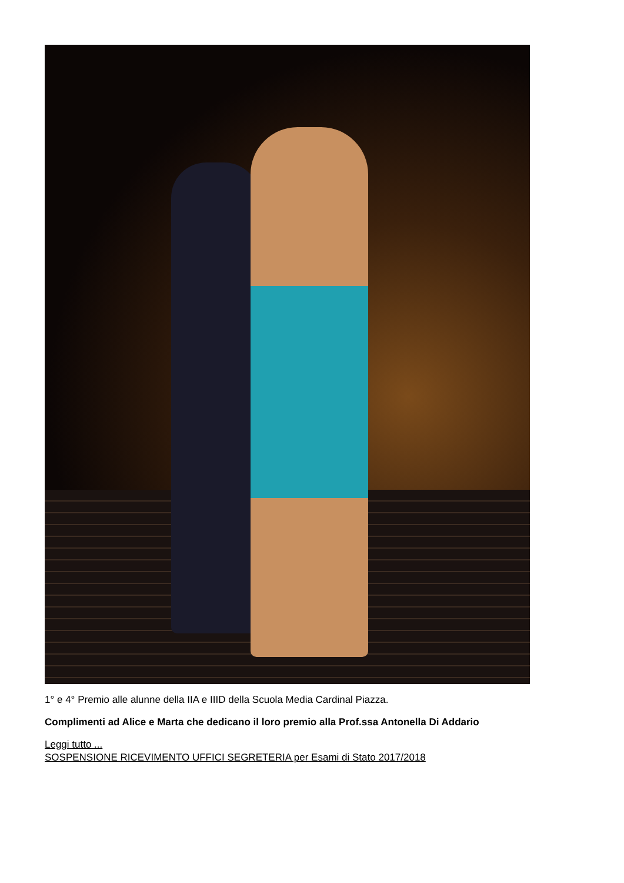1° e 4° Premio alle alunne della IIA e IIID della Scuola Media Cardinal Piazza.
Complimenti ad Alice e Marta che dedicano il loro premio alla Prof.ssa Antonella Di Addario
Leggi tutto ...
SOSPENSIONE RICEVIMENTO UFFICI SEGRETERIA per Esami di Stato 2017/2018